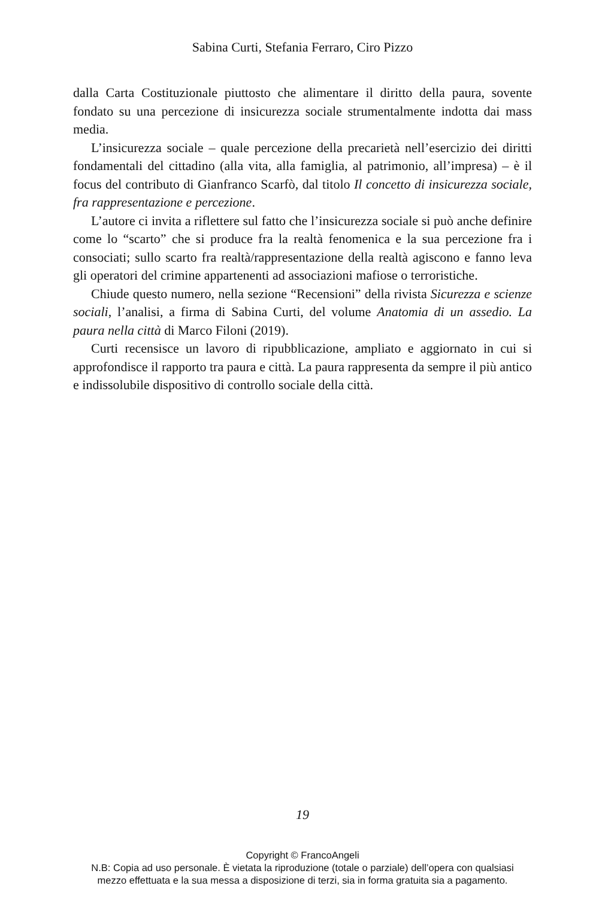Sabina Curti, Stefania Ferraro, Ciro Pizzo
dalla Carta Costituzionale piuttosto che alimentare il diritto della paura, sovente fondato su una percezione di insicurezza sociale strumentalmente indotta dai mass media.
L’insicurezza sociale – quale percezione della precarietà nell’esercizio dei diritti fondamentali del cittadino (alla vita, alla famiglia, al patrimonio, all’impresa) – è il focus del contributo di Gianfranco Scarfò, dal titolo Il concetto di insicurezza sociale, fra rappresentazione e percezione.
L’autore ci invita a riflettere sul fatto che l’insicurezza sociale si può anche definire come lo “scarto” che si produce fra la realtà fenomenica e la sua percezione fra i consociati; sullo scarto fra realtà/rappresentazione della realtà agiscono e fanno leva gli operatori del crimine appartenenti ad associazioni mafiose o terroristiche.
Chiude questo numero, nella sezione “Recensioni” della rivista Sicurezza e scienze sociali, l’analisi, a firma di Sabina Curti, del volume Anatomia di un assedio. La paura nella città di Marco Filoni (2019).
Curti recensisce un lavoro di ripubblicazione, ampliato e aggiornato in cui si approfondisce il rapporto tra paura e città. La paura rappresenta da sempre il più antico e indissolubile dispositivo di controllo sociale della città.
19
Copyright © FrancoAngeli
N.B: Copia ad uso personale. È vietata la riproduzione (totale o parziale) dell’opera con qualsiasi
mezzo effettuata e la sua messa a disposizione di terzi, sia in forma gratuita sia a pagamento.